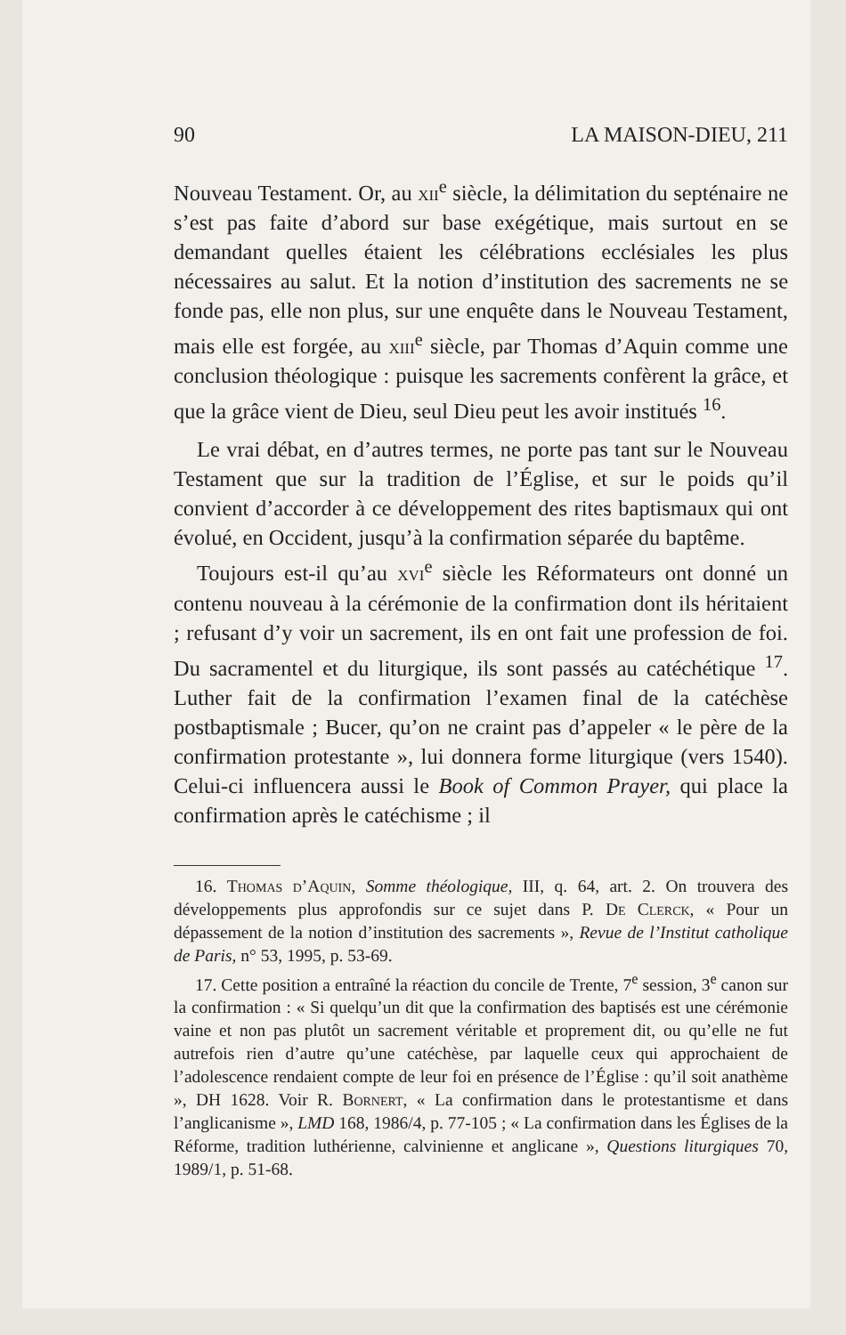90 LA MAISON-DIEU, 211
Nouveau Testament. Or, au xii<sup>e</sup> siècle, la délimitation du septénaire ne s’est pas faite d’abord sur base exégétique, mais surtout en se demandant quelles étaient les célébrations ecclésiales les plus nécessaires au salut. Et la notion d’institution des sacrements ne se fonde pas, elle non plus, sur une enquête dans le Nouveau Testament, mais elle est forgée, au xiii<sup>e</sup> siècle, par Thomas d’Aquin comme une conclusion théologique : puisque les sacrements confèrent la grâce, et que la grâce vient de Dieu, seul Dieu peut les avoir institués <sup>16</sup>.
Le vrai débat, en d’autres termes, ne porte pas tant sur le Nouveau Testament que sur la tradition de l’Église, et sur le poids qu’il convient d’accorder à ce développement des rites baptismaux qui ont évolué, en Occident, jusqu’à la confirmation séparée du baptême.
Toujours est-il qu’au xvi<sup>e</sup> siècle les Réformateurs ont donné un contenu nouveau à la cérémonie de la confirmation dont ils héritaient ; refusant d’y voir un sacrement, ils en ont fait une profession de foi. Du sacramentel et du liturgique, ils sont passés au catéchétique <sup>17</sup>. Luther fait de la confirmation l’examen final de la catéchèse postbaptismale ; Bucer, qu’on ne craint pas d’appeler « le père de la confirmation protestante », lui donnera forme liturgique (vers 1540). Celui-ci influencera aussi le Book of Common Prayer, qui place la confirmation après le catéchisme ; il
16. Thomas d’Aquin, Somme théologique, III, q. 64, art. 2. On trouvera des développements plus approfondis sur ce sujet dans P. De Clerck, « Pour un dépassement de la notion d’institution des sacrements », Revue de l’Institut catholique de Paris, n° 53, 1995, p. 53-69.
17. Cette position a entraîné la réaction du concile de Trente, 7<sup>e</sup> session, 3<sup>e</sup> canon sur la confirmation : « Si quelqu’un dit que la confirmation des baptisés est une cérémonie vaine et non pas plutôt un sacrement véritable et proprement dit, ou qu’elle ne fut autrefois rien d’autre qu’une catéchèse, par laquelle ceux qui approchaient de l’adolescence rendaient compte de leur foi en présence de l’Église : qu’il soit anathème », DH 1628. Voir R. Bornert, « La confirmation dans le protestantisme et dans l’anglicanisme », LMD 168, 1986/4, p. 77-105 ; « La confirmation dans les Églises de la Réforme, tradition luthérienne, calvinienne et anglicane », Questions liturgiques 70, 1989/1, p. 51-68.